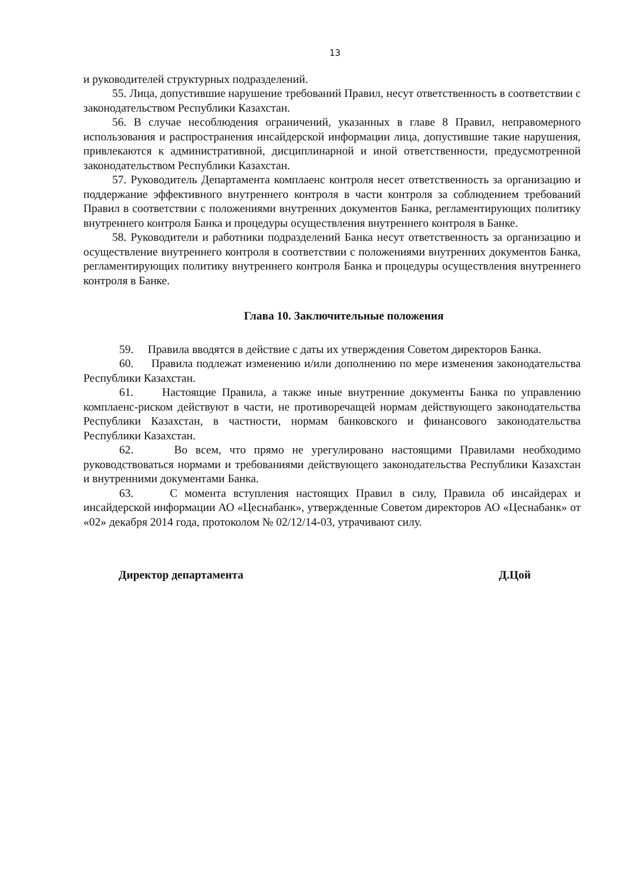13
и руководителей структурных подразделений.
55. Лица, допустившие нарушение требований Правил, несут ответственность в соответствии с законодательством Республики Казахстан.
56. В случае несоблюдения ограничений, указанных в главе 8 Правил, неправомерного использования и распространения инсайдерской информации лица, допустившие такие нарушения, привлекаются к административной, дисциплинарной и иной ответственности, предусмотренной законодательством Республики Казахстан.
57. Руководитель Департамента комплаенс контроля несет ответственность за организацию и поддержание эффективного внутреннего контроля в части контроля за соблюдением требований Правил в соответствии с положениями внутренних документов Банка, регламентирующих политику внутреннего контроля Банка и процедуры осуществления внутреннего контроля в Банке.
58. Руководители и работники подразделений Банка несут ответственность за организацию и осуществление внутреннего контроля в соответствии с положениями внутренних документов Банка, регламентирующих политику внутреннего контроля Банка и процедуры осуществления внутреннего контроля в Банке.
Глава 10. Заключительные положения
59. Правила вводятся в действие с даты их утверждения Советом директоров Банка.
60. Правила подлежат изменению и/или дополнению по мере изменения законодательства Республики Казахстан.
61. Настоящие Правила, а также иные внутренние документы Банка по управлению комплаенс-риском действуют в части, не противоречащей нормам действующего законодательства Республики Казахстан, в частности, нормам банковского и финансового законодательства Республики Казахстан.
62. Во всем, что прямо не урегулировано настоящими Правилами необходимо руководствоваться нормами и требованиями действующего законодательства Республики Казахстан и внутренними документами Банка.
63. С момента вступления настоящих Правил в силу, Правила об инсайдерах и инсайдерской информации АО «Цеснабанк», утвержденные Советом директоров АО «Цеснабанк» от «02» декабря 2014 года, протоколом № 02/12/14-03, утрачивают силу.
Директор департамента Д.Цой